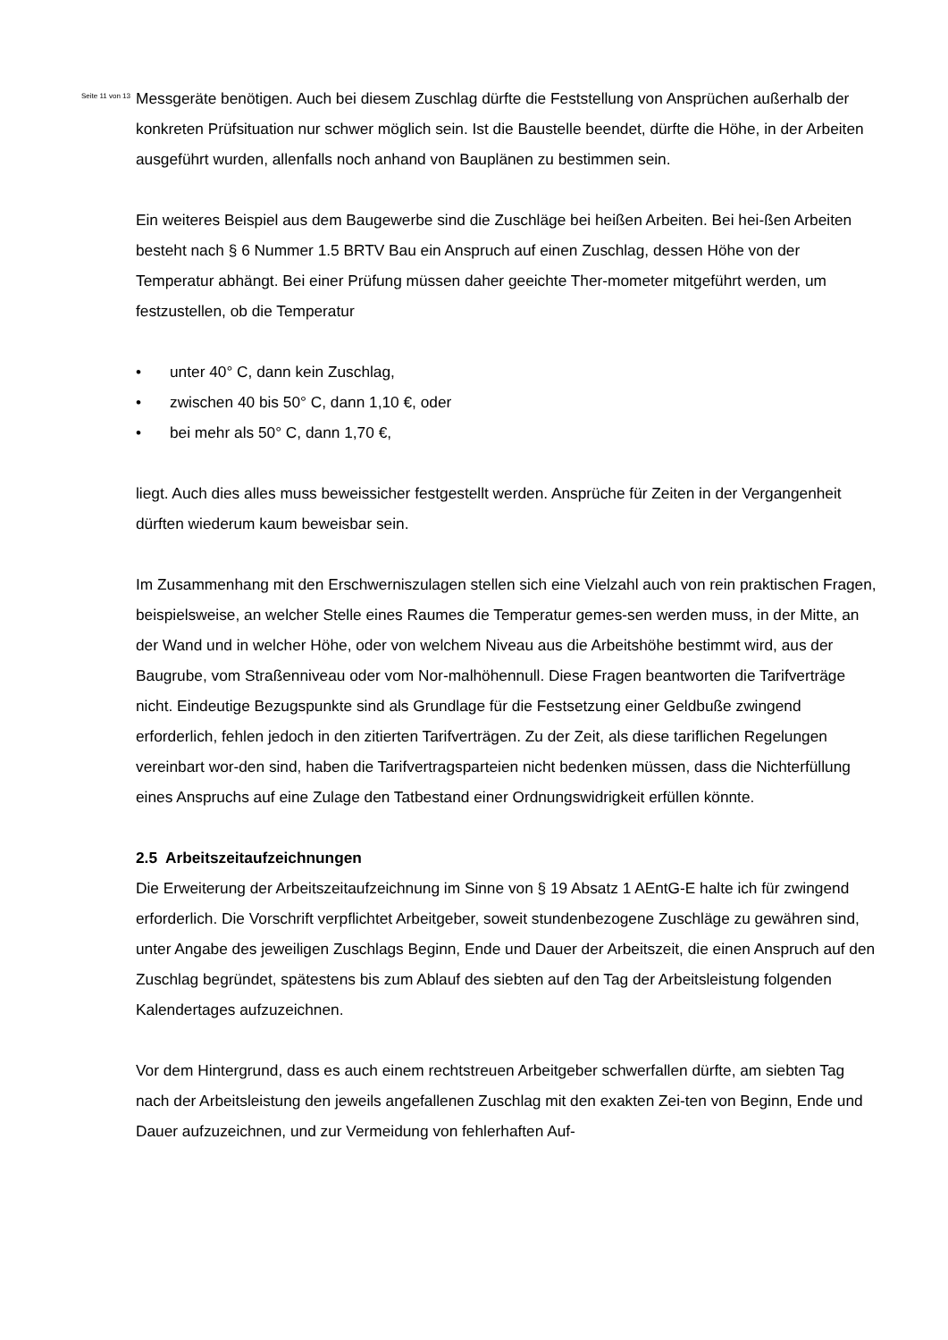Seite 11 von 13
Messgeräte benötigen. Auch bei diesem Zuschlag dürfte die Feststellung von Ansprüchen außerhalb der konkreten Prüfsituation nur schwer möglich sein. Ist die Baustelle beendet, dürfte die Höhe, in der Arbeiten ausgeführt wurden, allenfalls noch anhand von Bauplänen zu bestimmen sein.
Ein weiteres Beispiel aus dem Baugewerbe sind die Zuschläge bei heißen Arbeiten. Bei hei-ßen Arbeiten besteht nach § 6 Nummer 1.5 BRTV Bau ein Anspruch auf einen Zuschlag, dessen Höhe von der Temperatur abhängt. Bei einer Prüfung müssen daher geeichte Ther-mometer mitgeführt werden, um festzustellen, ob die Temperatur
• unter 40° C, dann kein Zuschlag,
• zwischen 40 bis 50° C, dann 1,10 €, oder
• bei mehr als 50° C, dann 1,70 €,
liegt. Auch dies alles muss beweissicher festgestellt werden. Ansprüche für Zeiten in der Vergangenheit dürften wiederum kaum beweisbar sein.
Im Zusammenhang mit den Erschwerniszulagen stellen sich eine Vielzahl auch von rein praktischen Fragen, beispielsweise, an welcher Stelle eines Raumes die Temperatur gemes-sen werden muss, in der Mitte, an der Wand und in welcher Höhe, oder von welchem Niveau aus die Arbeitshöhe bestimmt wird, aus der Baugrube, vom Straßenniveau oder vom Nor-malhöhennull. Diese Fragen beantworten die Tarifverträge nicht. Eindeutige Bezugspunkte sind als Grundlage für die Festsetzung einer Geldbuße zwingend erforderlich, fehlen jedoch in den zitierten Tarifverträgen. Zu der Zeit, als diese tariflichen Regelungen vereinbart wor-den sind, haben die Tarifvertragsparteien nicht bedenken müssen, dass die Nichterfüllung eines Anspruchs auf eine Zulage den Tatbestand einer Ordnungswidrigkeit erfüllen könnte.
2.5 Arbeitszeitaufzeichnungen
Die Erweiterung der Arbeitszeitaufzeichnung im Sinne von § 19 Absatz 1 AEntG-E halte ich für zwingend erforderlich. Die Vorschrift verpflichtet Arbeitgeber, soweit stundenbezogene Zuschläge zu gewähren sind, unter Angabe des jeweiligen Zuschlags Beginn, Ende und Dauer der Arbeitszeit, die einen Anspruch auf den Zuschlag begründet, spätestens bis zum Ablauf des siebten auf den Tag der Arbeitsleistung folgenden Kalendertages aufzuzeichnen.
Vor dem Hintergrund, dass es auch einem rechtstreuen Arbeitgeber schwerfallen dürfte, am siebten Tag nach der Arbeitsleistung den jeweils angefallenen Zuschlag mit den exakten Zei-ten von Beginn, Ende und Dauer aufzuzeichnen, und zur Vermeidung von fehlerhaften Auf-